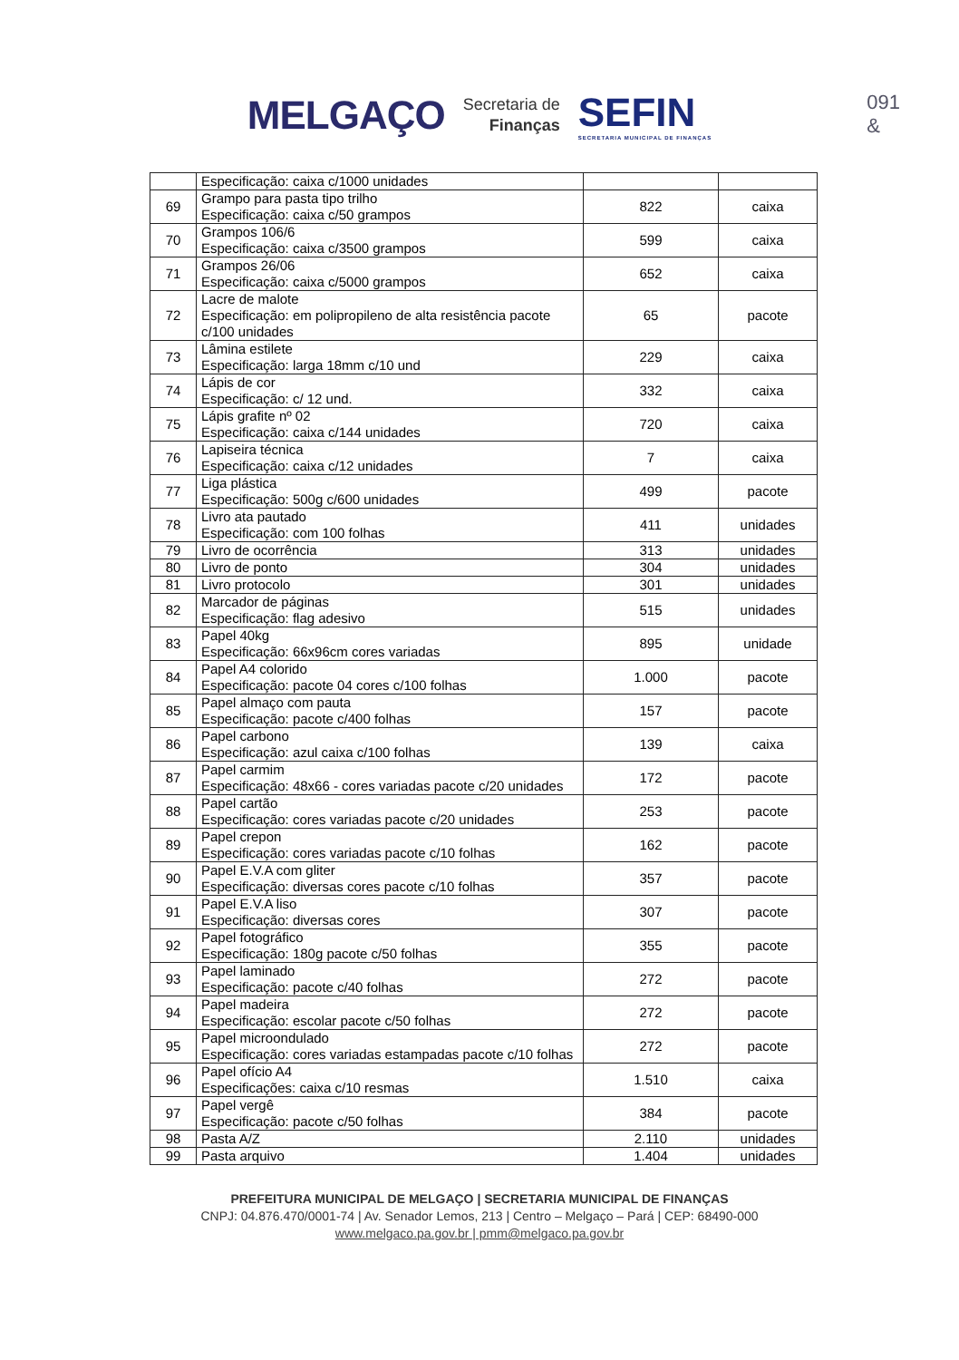MELGAÇO
Secretaria de
Finanças
SEFIN
SECRETARIA MUNICIPAL DE FINANÇAS
091
&
| | Especificação: caixa c/1000 unidades | | |
| 69 | Grampo para pasta tipo trilho Especificação: caixa c/50 grampos | 822 | caixa |
| 70 | Grampos 106/6 Especificação: caixa c/3500 grampos | 599 | caixa |
| 71 | Grampos 26/06 Especificação: caixa c/5000 grampos | 652 | caixa |
| 72 | Lacre de malote Especificação: em polipropileno de alta resistência pacote c/100 unidades | 65 | pacote |
| 73 | Lâmina estilete Especificação: larga 18mm c/10 und | 229 | caixa |
| 74 | Lápis de cor Especificação: c/ 12 und. | 332 | caixa |
| 75 | Lápis grafite nº 02 Especificação: caixa c/144 unidades | 720 | caixa |
| 76 | Lapiseira técnica Especificação: caixa c/12 unidades | 7 | caixa |
| 77 | Liga plástica Especificação: 500g c/600 unidades | 499 | pacote |
| 78 | Livro ata pautado Especificação: com 100 folhas | 411 | unidades |
| 79 | Livro de ocorrência | 313 | unidades |
| 80 | Livro de ponto | 304 | unidades |
| 81 | Livro protocolo | 301 | unidades |
| 82 | Marcador de páginas Especificação: flag adesivo | 515 | unidades |
| 83 | Papel 40kg Especificação: 66x96cm cores variadas | 895 | unidade |
| 84 | Papel A4 colorido Especificação: pacote 04 cores c/100 folhas | 1.000 | pacote |
| 85 | Papel almaço com pauta Especificação: pacote c/400 folhas | 157 | pacote |
| 86 | Papel carbono Especificação: azul caixa c/100 folhas | 139 | caixa |
| 87 | Papel carmim Especificação: 48x66 - cores variadas pacote c/20 unidades | 172 | pacote |
| 88 | Papel cartão Especificação: cores variadas pacote c/20 unidades | 253 | pacote |
| 89 | Papel crepon Especificação: cores variadas pacote c/10 folhas | 162 | pacote |
| 90 | Papel E.V.A com gliter Especificação: diversas cores pacote c/10 folhas | 357 | pacote |
| 91 | Papel E.V.A liso Especificação: diversas cores | 307 | pacote |
| 92 | Papel fotográfico Especificação: 180g pacote c/50 folhas | 355 | pacote |
| 93 | Papel laminado Especificação: pacote c/40 folhas | 272 | pacote |
| 94 | Papel madeira Especificação: escolar pacote c/50 folhas | 272 | pacote |
| 95 | Papel microondulado Especificação: cores variadas estampadas pacote c/10 folhas | 272 | pacote |
| 96 | Papel ofício A4 Especificações: caixa c/10 resmas | 1.510 | caixa |
| 97 | Papel vergê Especificação: pacote c/50 folhas | 384 | pacote |
| 98 | Pasta A/Z | 2.110 | unidades |
| 99 | Pasta arquivo | 1.404 | unidades |
PREFEITURA MUNICIPAL DE MELGAÇO | SECRETARIA MUNICIPAL DE FINANÇAS
CNPJ: 04.876.470/0001-74 | Av. Senador Lemos, 213 | Centro – Melgaço – Pará | CEP: 68490-000
www.melgaco.pa.gov.br | pmm@melgaco.pa.gov.br